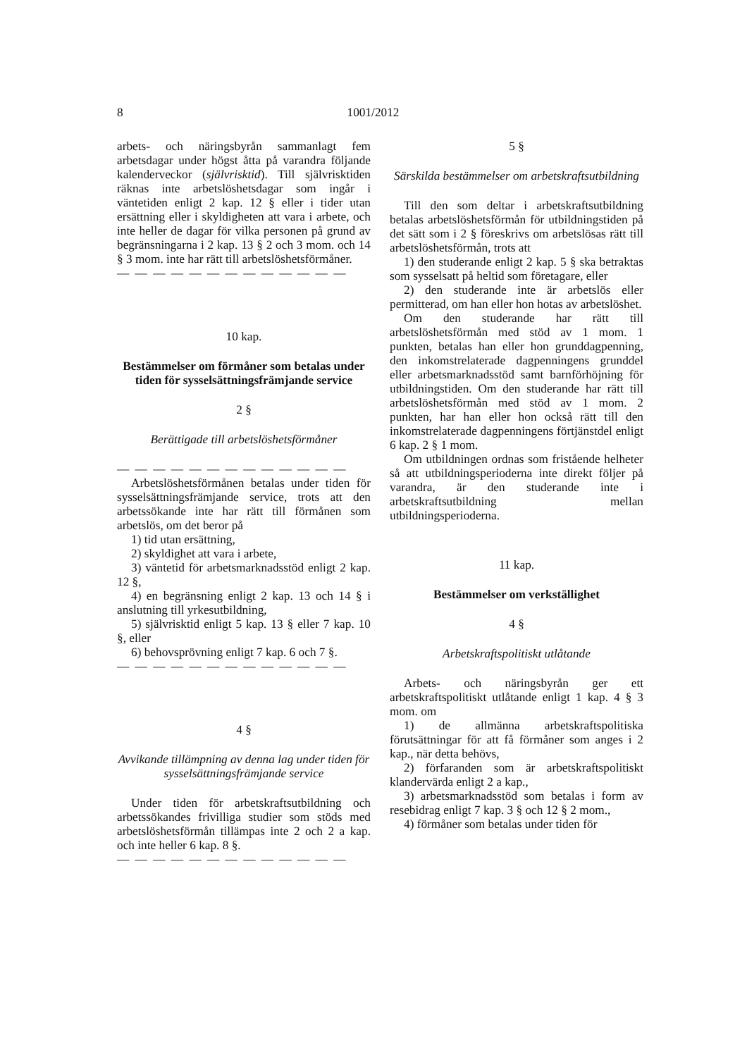8 1001/2012
arbets- och näringsbyrån sammanlagt fem arbetsdagar under högst åtta på varandra följande kalenderveckor (självrisktid). Till självrisktiden räknas inte arbetslöshetsdagar som ingår i väntetiden enligt 2 kap. 12 § eller i tider utan ersättning eller i skyldigheten att vara i arbete, och inte heller de dagar för vilka personen på grund av begränsningarna i 2 kap. 13 § 2 och 3 mom. och 14 § 3 mom. inte har rätt till arbetslöshetsförmåner.
— — — — — — — — — — — — —
10 kap.
Bestämmelser om förmåner som betalas under tiden för sysselsättningsfrämjande service
2 §
Berättigade till arbetslöshetsförmåner
— — — — — — — — — — — — —
Arbetslöshetsförmånen betalas under tiden för sysselsättningsfrämjande service, trots att den arbetssökande inte har rätt till förmånen som arbetslös, om det beror på
1) tid utan ersättning,
2) skyldighet att vara i arbete,
3) väntetid för arbetsmarknadsstöd enligt 2 kap. 12 §,
4) en begränsning enligt 2 kap. 13 och 14 § i anslutning till yrkesutbildning,
5) självrisktid enligt 5 kap. 13 § eller 7 kap. 10 §, eller
6) behovsprövning enligt 7 kap. 6 och 7 §.
— — — — — — — — — — — — —
4 §
Avvikande tillämpning av denna lag under tiden för sysselsättningsfrämjande service
Under tiden för arbetskraftsutbildning och arbetssökandes frivilliga studier som stöds med arbetslöshetsförmån tillämpas inte 2 och 2 a kap. och inte heller 6 kap. 8 §.
— — — — — — — — — — — — —
5 §
Särskilda bestämmelser om arbetskraftsutbildning
Till den som deltar i arbetskraftsutbildning betalas arbetslöshetsförmån för utbildningstiden på det sätt som i 2 § föreskrivs om arbetslösas rätt till arbetslöshetsförmån, trots att
1) den studerande enligt 2 kap. 5 § ska betraktas som sysselsatt på heltid som företagare, eller
2) den studerande inte är arbetslös eller permitterad, om han eller hon hotas av arbetslöshet.
Om den studerande har rätt till arbetslöshetsförmån med stöd av 1 mom. 1 punkten, betalas han eller hon grunddagpenning, den inkomstrelaterade dagpenningens grunddel eller arbetsmarknadsstöd samt barnförhöjning för utbildningstiden. Om den studerande har rätt till arbetslöshetsförmån med stöd av 1 mom. 2 punkten, har han eller hon också rätt till den inkomstrelaterade dagpenningens förtjänstdel enligt 6 kap. 2 § 1 mom.
Om utbildningen ordnas som fristående helheter så att utbildningsperioderna inte direkt följer på varandra, är den studerande inte i arbetskraftsutbildning mellan utbildningsperioderna.
11 kap.
Bestämmelser om verkställighet
4 §
Arbetskraftspolitiskt utlåtande
Arbets- och näringsbyrån ger ett arbetskraftspolitiskt utlåtande enligt 1 kap. 4 § 3 mom. om
1) de allmänna arbetskraftspolitiska förutsättningar för att få förmåner som anges i 2 kap., när detta behövs,
2) förfaranden som är arbetskraftspolitiskt klandervärda enligt 2 a kap.,
3) arbetsmarknadsstöd som betalas i form av resebidrag enligt 7 kap. 3 § och 12 § 2 mom.,
4) förmåner som betalas under tiden för